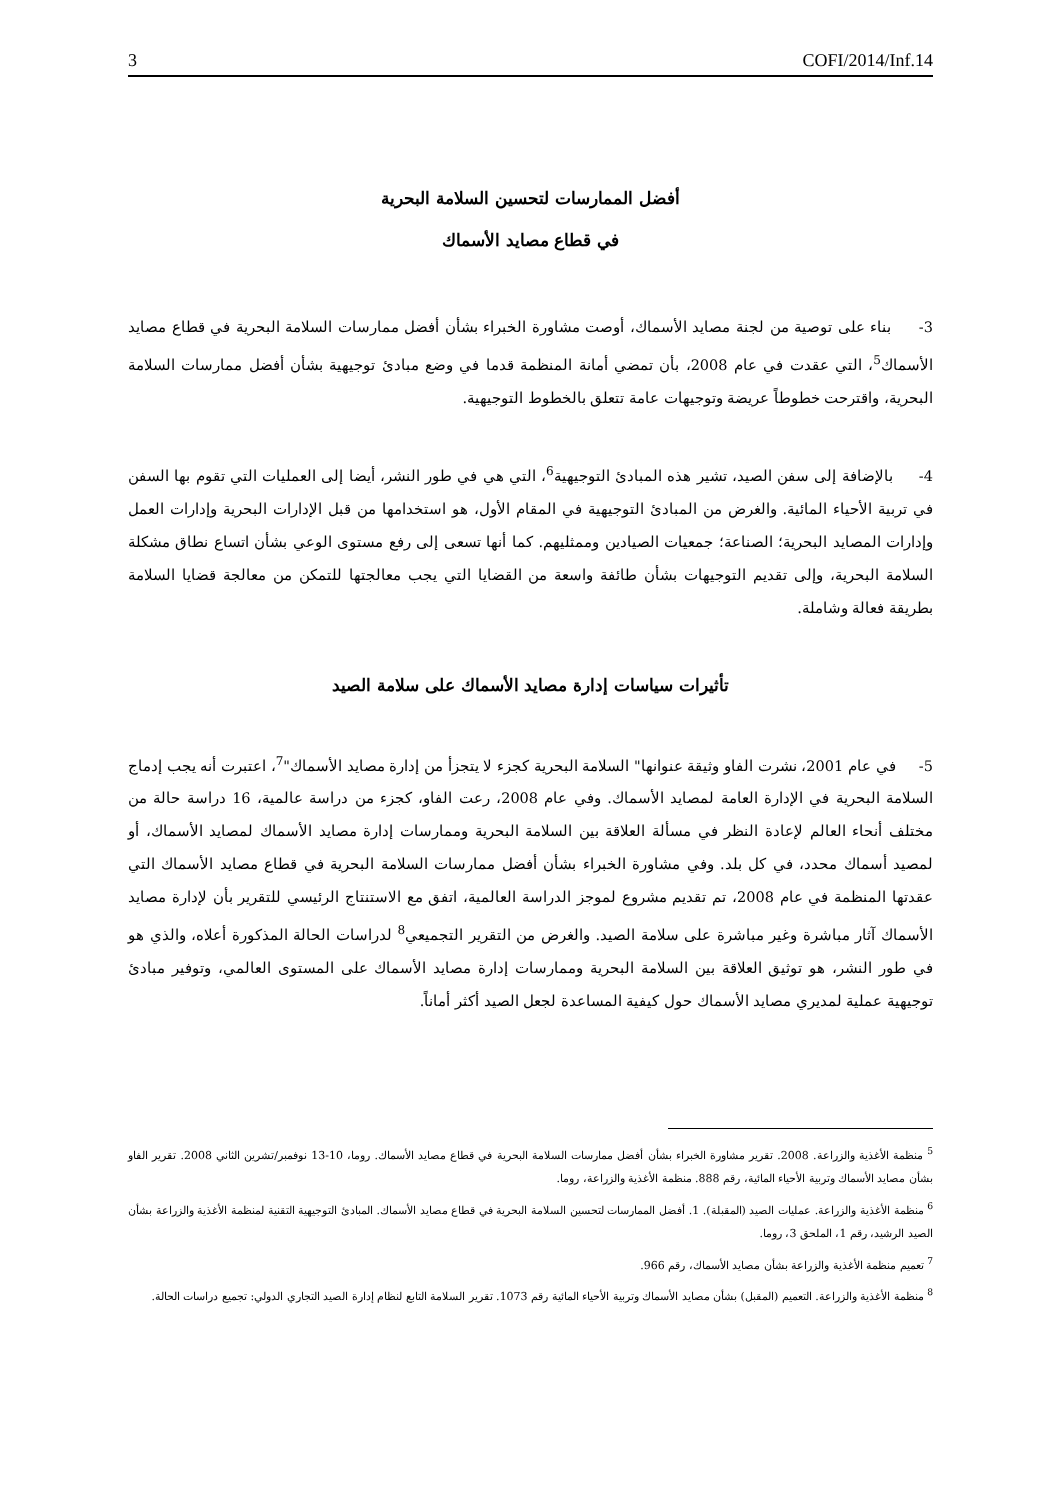3 COFI/2014/Inf.14
أفضل الممارسات لتحسين السلامة البحرية
في قطاع مصايد الأسماك
3- بناء على توصية من لجنة مصايد الأسماك، أوصت مشاورة الخبراء بشأن أفضل ممارسات السلامة البحرية في قطاع مصايد الأسماك<sup>5</sup>، التي عقدت في عام 2008، بأن تمضي أمانة المنظمة قدما في وضع مبادئ توجيهية بشأن أفضل ممارسات السلامة البحرية، واقترحت خطوطاً عريضة وتوجيهات عامة تتعلق بالخطوط التوجيهية.
4- بالإضافة إلى سفن الصيد، تشير هذه المبادئ التوجيهية<sup>6</sup>، التي هي في طور النشر، أيضا إلى العمليات التي تقوم بها السفن في تربية الأحياء المائية. والغرض من المبادئ التوجيهية في المقام الأول، هو استخدامها من قبل الإدارات البحرية وإدارات العمل وإدارات المصايد البحرية؛ الصناعة؛ جمعيات الصيادين وممثليهم. كما أنها تسعى إلى رفع مستوى الوعي بشأن اتساع نطاق مشكلة السلامة البحرية، وإلى تقديم التوجيهات بشأن طائفة واسعة من القضايا التي يجب معالجتها للتمكن من معالجة قضايا السلامة بطريقة فعالة وشاملة.
تأثيرات سياسات إدارة مصايد الأسماك على سلامة الصيد
5- في عام 2001، نشرت الفاو وثيقة عنوانها" السلامة البحرية كجزء لا يتجزأ من إدارة مصايد الأسماك"<sup>7</sup>، اعتبرت أنه يجب إدماج السلامة البحرية في الإدارة العامة لمصايد الأسماك. وفي عام 2008، رعت الفاو، كجزء من دراسة عالمية، 16 دراسة حالة من مختلف أنحاء العالم لإعادة النظر في مسألة العلاقة بين السلامة البحرية وممارسات إدارة مصايد الأسماك لمصايد الأسماك، أو لمصيد أسماك محدد، في كل بلد. وفي مشاورة الخبراء بشأن أفضل ممارسات السلامة البحرية في قطاع مصايد الأسماك التي عقدتها المنظمة في عام 2008، تم تقديم مشروع لموجز الدراسة العالمية، اتفق مع الاستنتاج الرئيسي للتقرير بأن لإدارة مصايد الأسماك آثار مباشرة وغير مباشرة على سلامة الصيد. والغرض من التقرير التجميعي<sup>8</sup> لدراسات الحالة المذكورة أعلاه، والذي هو في طور النشر، هو توثيق العلاقة بين السلامة البحرية وممارسات إدارة مصايد الأسماك على المستوى العالمي، وتوفير مبادئ توجيهية عملية لمديري مصايد الأسماك حول كيفية المساعدة لجعل الصيد أكثر أماناً.
<sup>5</sup> منظمة الأغذية والزراعة. 2008. تقرير مشاورة الخبراء بشأن أفضل ممارسات السلامة البحرية في قطاع مصايد الأسماك. روما، 10-13 نوفمبر/تشرين الثاني 2008. تقرير الفاو بشأن مصايد الأسماك وتربية الأحياء المائية، رقم 888. منظمة الأغذية والزراعة، روما.
<sup>6</sup> منظمة الأغذية والزراعة. عمليات الصيد (المقبلة). 1. أفضل الممارسات لتحسين السلامة البحرية في قطاع مصايد الأسماك. المبادئ التوجيهية التقنية لمنظمة الأغذية والزراعة بشأن الصيد الرشيد، رقم 1، الملحق 3، روما.
<sup>7</sup> تعميم منظمة الأغذية والزراعة بشأن مصايد الأسماك، رقم 966.
<sup>8</sup> منظمة الأغذية والزراعة. التعميم (المقبل) بشأن مصايد الأسماك وتربية الأحياء المائية رقم 1073. تقرير السلامة التابع لنظام إدارة الصيد التجاري الدولي: تجميع دراسات الحالة.